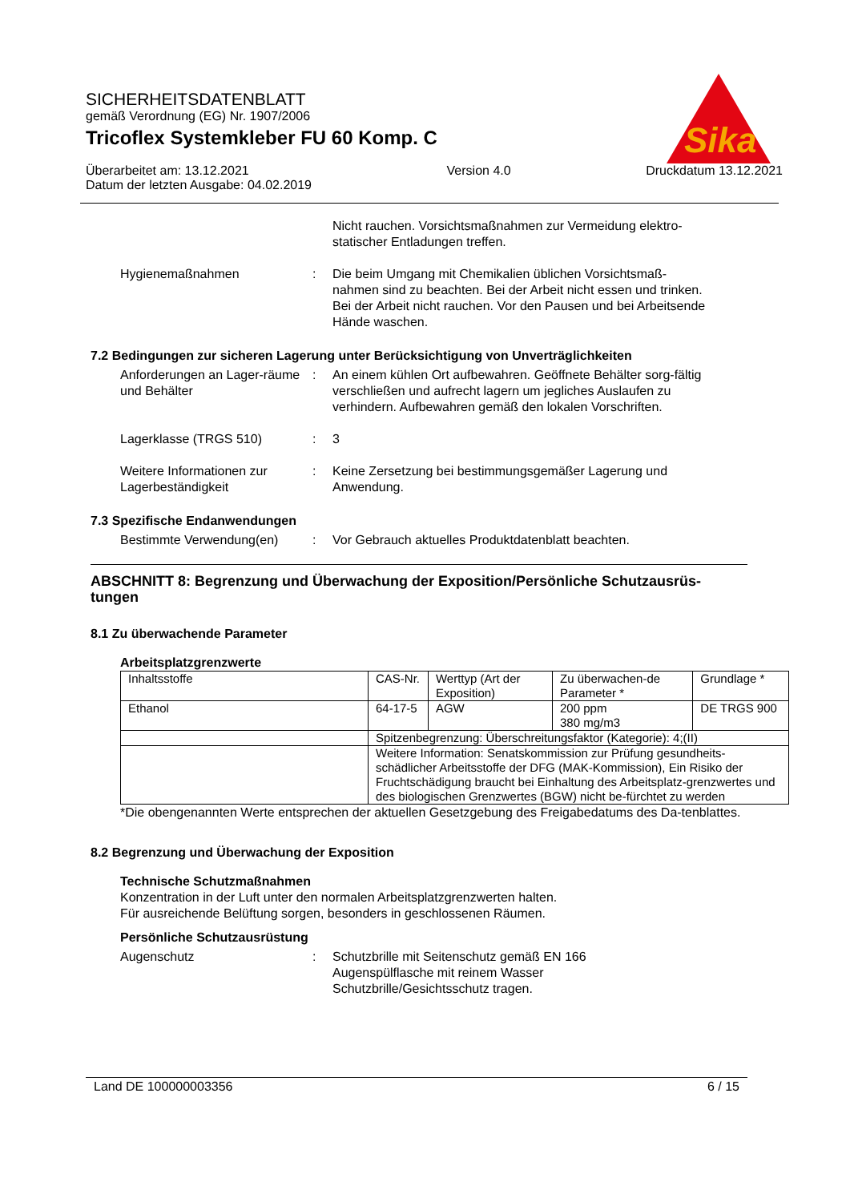SICHERHEITSDATENBLATT
gemäß Verordnung (EG) Nr. 1907/2006
Tricoflex Systemkleber FU 60 Komp. C
Überarbeitet am: 13.12.2021
Datum der letzten Ausgabe: 04.02.2019
Version 4.0 Druckdatum 13.12.2021
Sika
Nicht rauchen. Vorsichtsmaßnahmen zur Vermeidung elektro-statischer Entladungen treffen.
Hygienemaßnahmen : Die beim Umgang mit Chemikalien üblichen Vorsichtsmaß-nahmen sind zu beachten. Bei der Arbeit nicht essen und trinken. Bei der Arbeit nicht rauchen. Vor den Pausen und bei Arbeitsende Hände waschen.
7.2 Bedingungen zur sicheren Lagerung unter Berücksichtigung von Unverträglichkeiten
Anforderungen an Lager-räume und Behälter
: An einem kühlen Ort aufbewahren. Geöffnete Behälter sorg-fältig verschließen und aufrecht lagern um jegliches Auslaufen zu verhindern. Aufbewahren gemäß den lokalen Vorschriften.
Lagerklasse (TRGS 510) : 3
Weitere Informationen zur Lagerbeständigkeit
: Keine Zersetzung bei bestimmungsgemäßer Lagerung und Anwendung.
7.3 Spezifische Endanwendungen
Bestimmte Verwendung(en) : Vor Gebrauch aktuelles Produktdatenblatt beachten.
ABSCHNITT 8: Begrenzung und Überwachung der Exposition/Persönliche Schutzausrüs-tungen
8.1 Zu überwachende Parameter
Arbeitsplatzgrenzwerte
| Inhaltsstoffe | CAS-Nr. | Werttyp (Art der Exposition) | Zu überwachen-de Parameter * | Grundlage * |
| Ethanol | 64-17-5 | AGW | 200 ppm 380 mg/m3 | DE TRGS 900 |
| | Spitzenbegrenzung: Überschreitungsfaktor (Kategorie): 4;(II) | | | |
| | Weitere Information: Senatskommission zur Prüfung gesundheits-schädlicher Arbeitsstoffe der DFG (MAK-Kommission), Ein Risiko der Fruchtschädigung braucht bei Einhaltung des Arbeitsplatz-grenzwertes und des biologischen Grenzwertes (BGW) nicht be-fürchtet zu werden | | | |
*Die obengenannten Werte entsprechen der aktuellen Gesetzgebung des Freigabedatums des Da-tenblattes.
8.2 Begrenzung und Überwachung der Exposition
Technische Schutzmaßnahmen
Konzentration in der Luft unter den normalen Arbeitsplatzgrenzwerten halten.
Für ausreichende Belüftung sorgen, besonders in geschlossenen Räumen.
Persönliche Schutzausrüstung
Augenschutz : Schutzbrille mit Seitenschutz gemäß EN 166
Augenspülflasche mit reinem Wasser
Schutzbrille/Gesichtsschutz tragen.
Land DE 100000003356 6 / 15